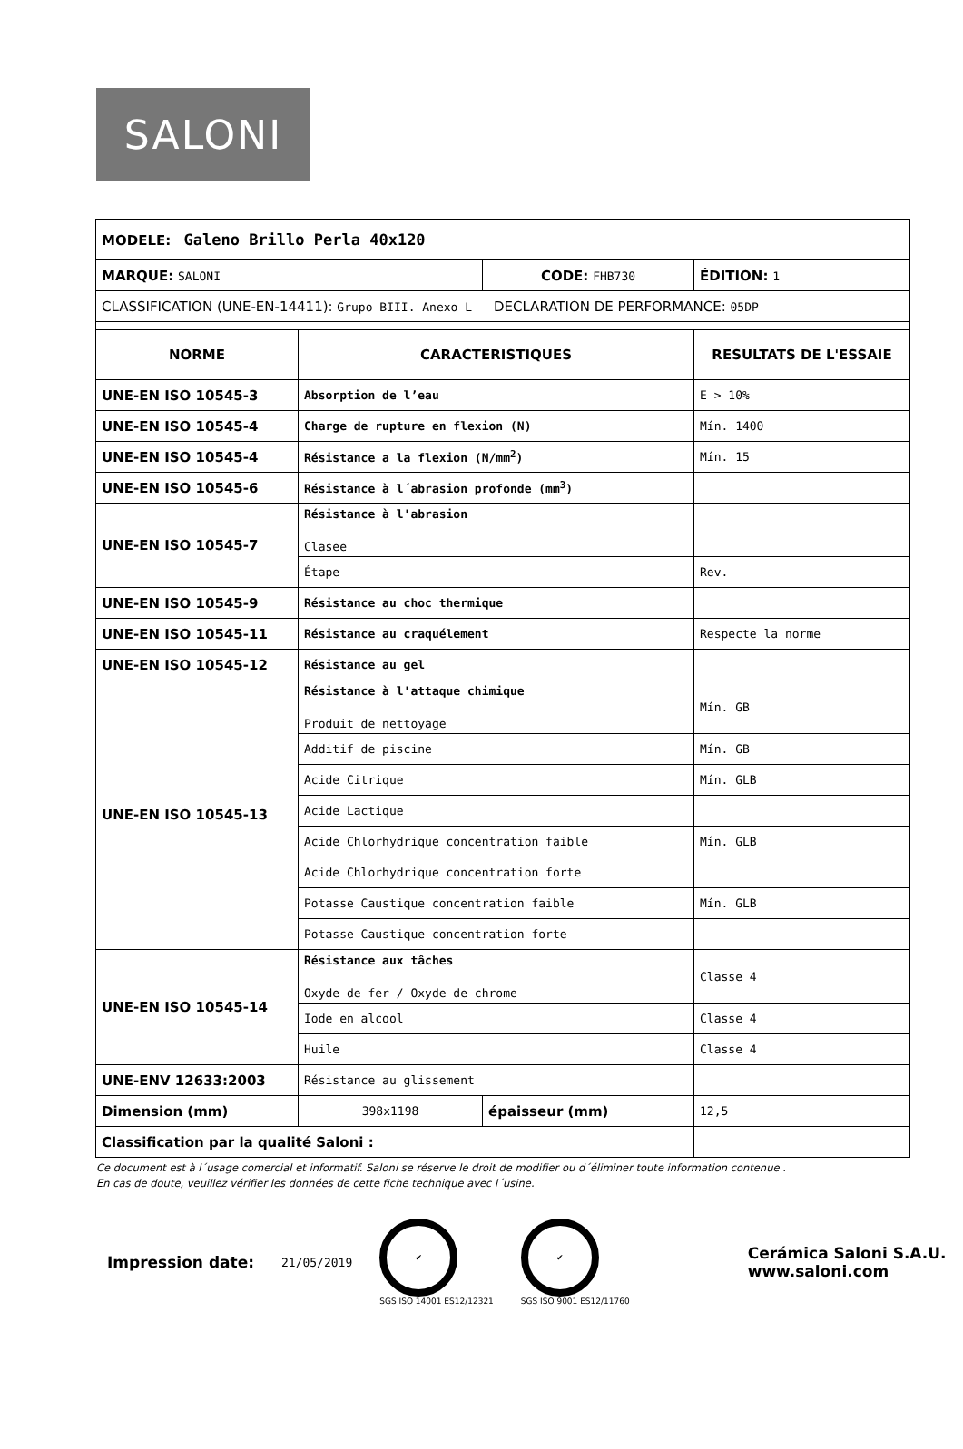SALONI
| MODELE: Galeno Brillo Perla 40x120 | | | |
| MARQUE: SALONI | | CODE: FHB730 | ÉDITION: 1 |
| CLASSIFICATION (UNE-EN-14411): Grupo BIII. Anexo L DECLARATION DE PERFORMANCE: 05DP | | | |
| NORME | CARACTERISTIQUES | | RESULTATS DE L'ESSAIE |
| UNE-EN ISO 10545-3 | Absorption de l’eau | | E > 10% |
| UNE-EN ISO 10545-4 | Charge de rupture en flexion (N) | | Mín. 1400 |
| UNE-EN ISO 10545-4 | Résistance a la flexion (N/mm<sup>2</sup>) | | Mín. 15 |
| UNE-EN ISO 10545-6 | Résistance à l´abrasion profonde (mm<sup>3</sup>) | | |
| UNE-EN ISO 10545-7 | Résistance à l'abrasion Clasee | | |
| | Étape | | Rev. |
| UNE-EN ISO 10545-9 | Résistance au choc thermique | | |
| UNE-EN ISO 10545-11 | Résistance au craquélement | | Respecte la norme |
| UNE-EN ISO 10545-12 | Résistance au gel | | |
| UNE-EN ISO 10545-13 | Résistance à l'attaque chimique Produit de nettoyage | | Mín. GB |
| | Additif de piscine | | Mín. GB |
| | Acide Citrique | | Mín. GLB |
| | Acide Lactique | | |
| | Acide Chlorhydrique concentration faible | | Mín. GLB |
| | Acide Chlorhydrique concentration forte | | |
| | Potasse Caustique concentration faible | | Mín. GLB |
| | Potasse Caustique concentration forte | | |
| UNE-EN ISO 10545-14 | Résistance aux tâches Oxyde de fer / Oxyde de chrome | | Classe 4 |
| | Iode en alcool | | Classe 4 |
| | Huile | | Classe 4 |
| UNE-ENV 12633:2003 | Résistance au glissement | | |
| Dimension (mm) | 398x1198 | épaisseur (mm) | 12,5 |
| Classification par la qualité Saloni : | | | |
Ce document est à l´usage comercial et informatif. Saloni se réserve le droit de modifier ou d´éliminer toute information contenue .
En cas de doute, veuillez vérifier les données de cette fiche technique avec l´usine.
Impression date: 21/05/2019
✔
SGS ISO 14001 ES12/12321
✔
SGS ISO 9001 ES12/11760
Cerámica Saloni S.A.U.
www.saloni.com